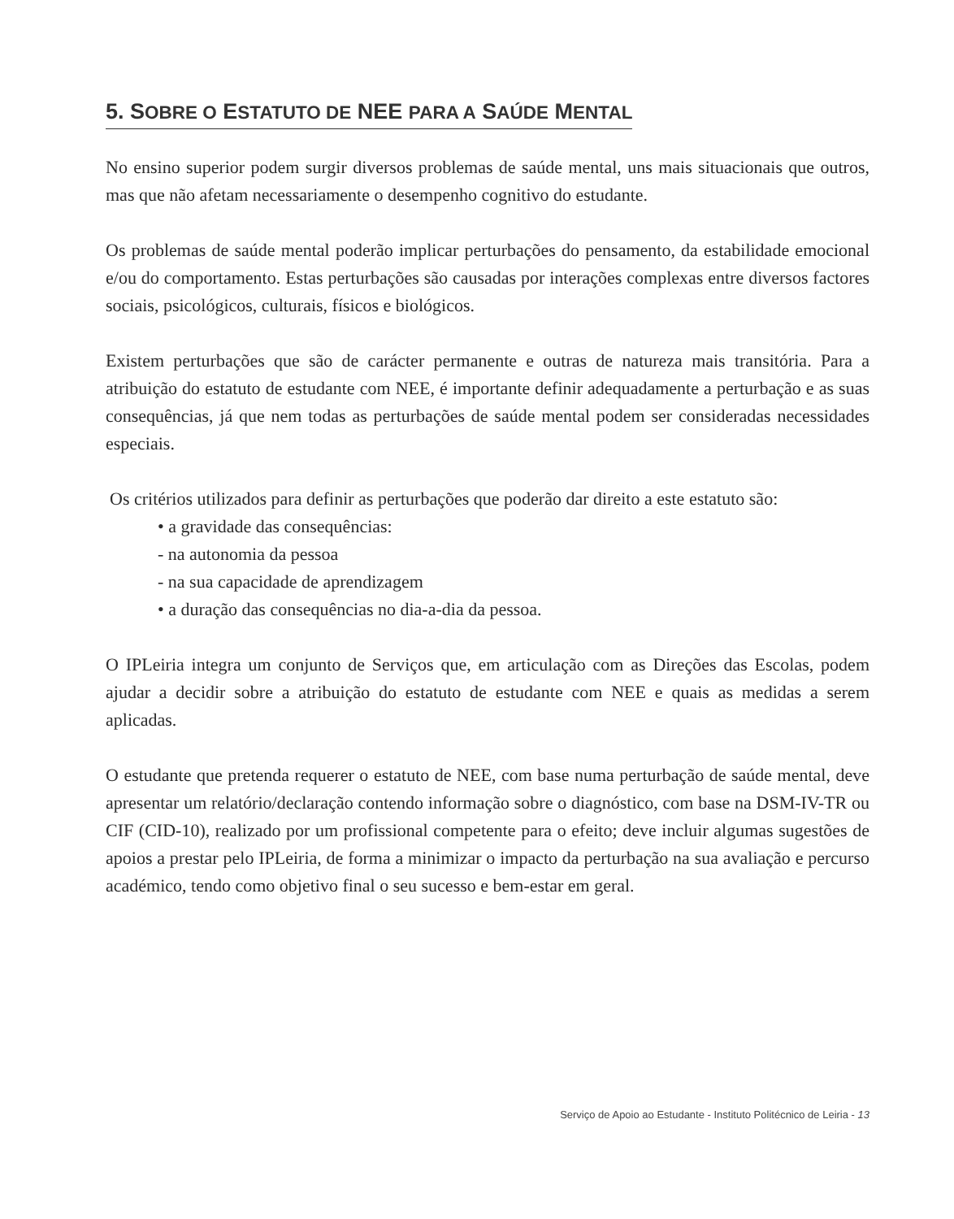5. SOBRE O ESTATUTO DE NEE PARA A SAÚDE MENTAL
No ensino superior podem surgir diversos problemas de saúde mental, uns mais situacionais que outros, mas que não afetam necessariamente o desempenho cognitivo do estudante.
Os problemas de saúde mental poderão implicar perturbações do pensamento, da estabilidade emocional e/ou do comportamento. Estas perturbações são causadas por interações complexas entre diversos factores sociais, psicológicos, culturais, físicos e biológicos.
Existem perturbações que são de carácter permanente e outras de natureza mais transitória. Para a atribuição do estatuto de estudante com NEE, é importante definir adequadamente a perturbação e as suas consequências, já que nem todas as perturbações de saúde mental podem ser consideradas necessidades especiais.
Os critérios utilizados para definir as perturbações que poderão dar direito a este estatuto são:
• a gravidade das consequências:
- na autonomia da pessoa
- na sua capacidade de aprendizagem
• a duração das consequências no dia-a-dia da pessoa.
O IPLeiria integra um conjunto de Serviços que, em articulação com as Direções das Escolas, podem ajudar a decidir sobre a atribuição do estatuto de estudante com NEE e quais as medidas a serem aplicadas.
O estudante que pretenda requerer o estatuto de NEE, com base numa perturbação de saúde mental, deve apresentar um relatório/declaração contendo informação sobre o diagnóstico, com base na DSM-IV-TR ou CIF (CID-10), realizado por um profissional competente para o efeito; deve incluir algumas sugestões de apoios a prestar pelo IPLeiria, de forma a minimizar o impacto da perturbação na sua avaliação e percurso académico, tendo como objetivo final o seu sucesso e bem-estar em geral.
Serviço de Apoio ao Estudante - Instituto Politécnico de Leiria - 13